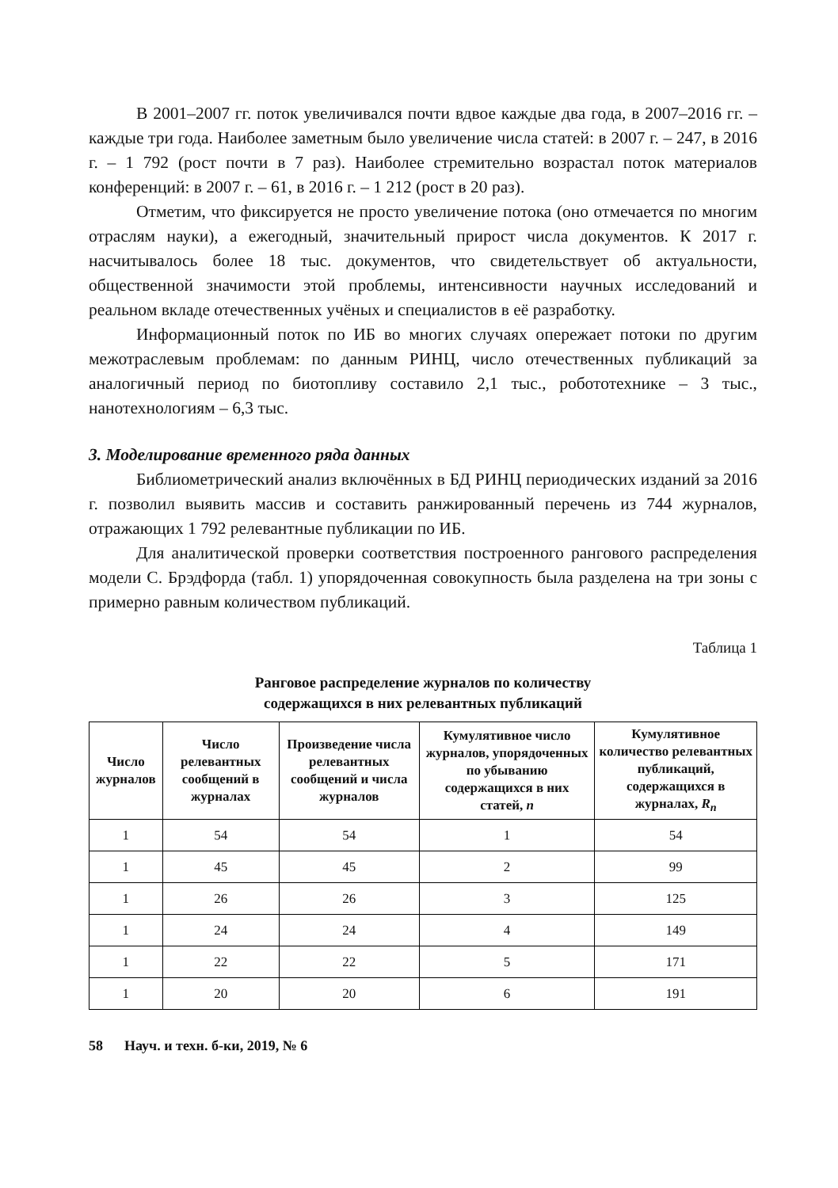В 2001–2007 гг. поток увеличивался почти вдвое каждые два года, в 2007–2016 гг. – каждые три года. Наиболее заметным было увеличение числа статей: в 2007 г. – 247, в 2016 г. – 1 792 (рост почти в 7 раз). Наиболее стремительно возрастал поток материалов конференций: в 2007 г. – 61, в 2016 г. – 1 212 (рост в 20 раз).
Отметим, что фиксируется не просто увеличение потока (оно отмечается по многим отраслям науки), а ежегодный, значительный прирост числа документов. К 2017 г. насчитывалось более 18 тыс. документов, что свидетельствует об актуальности, общественной значимости этой проблемы, интенсивности научных исследований и реальном вкладе отечественных учёных и специалистов в её разработку.
Информационный поток по ИБ во многих случаях опережает потоки по другим межотраслевым проблемам: по данным РИНЦ, число отечественных публикаций за аналогичный период по биотопливу составило 2,1 тыс., робототехнике – 3 тыс., нанотехнологиям – 6,3 тыс.
3. Моделирование временного ряда данных
Библиометрический анализ включённых в БД РИНЦ периодических изданий за 2016 г. позволил выявить массив и составить ранжированный перечень из 744 журналов, отражающих 1 792 релевантные публикации по ИБ.
Для аналитической проверки соответствия построенного рангового распределения модели С. Брэдфорда (табл. 1) упорядоченная совокупность была разделена на три зоны с примерно равным количеством публикаций.
Таблица 1
Ранговое распределение журналов по количеству
содержащихся в них релевантных публикаций
| Число журналов | Число релевантных сообщений в журналах | Произведение числа релевантных сообщений и числа журналов | Кумулятивное число журналов, упорядоченных по убыванию содержащихся в них статей, n | Кумулятивное количество релевантных публикаций, содержащихся в журналах, R<sub>n</sub> |
| --- | --- | --- | --- | --- |
| 1 | 54 | 54 | 1 | 54 |
| 1 | 45 | 45 | 2 | 99 |
| 1 | 26 | 26 | 3 | 125 |
| 1 | 24 | 24 | 4 | 149 |
| 1 | 22 | 22 | 5 | 171 |
| 1 | 20 | 20 | 6 | 191 |
58 Науч. и техн. б-ки, 2019, № 6